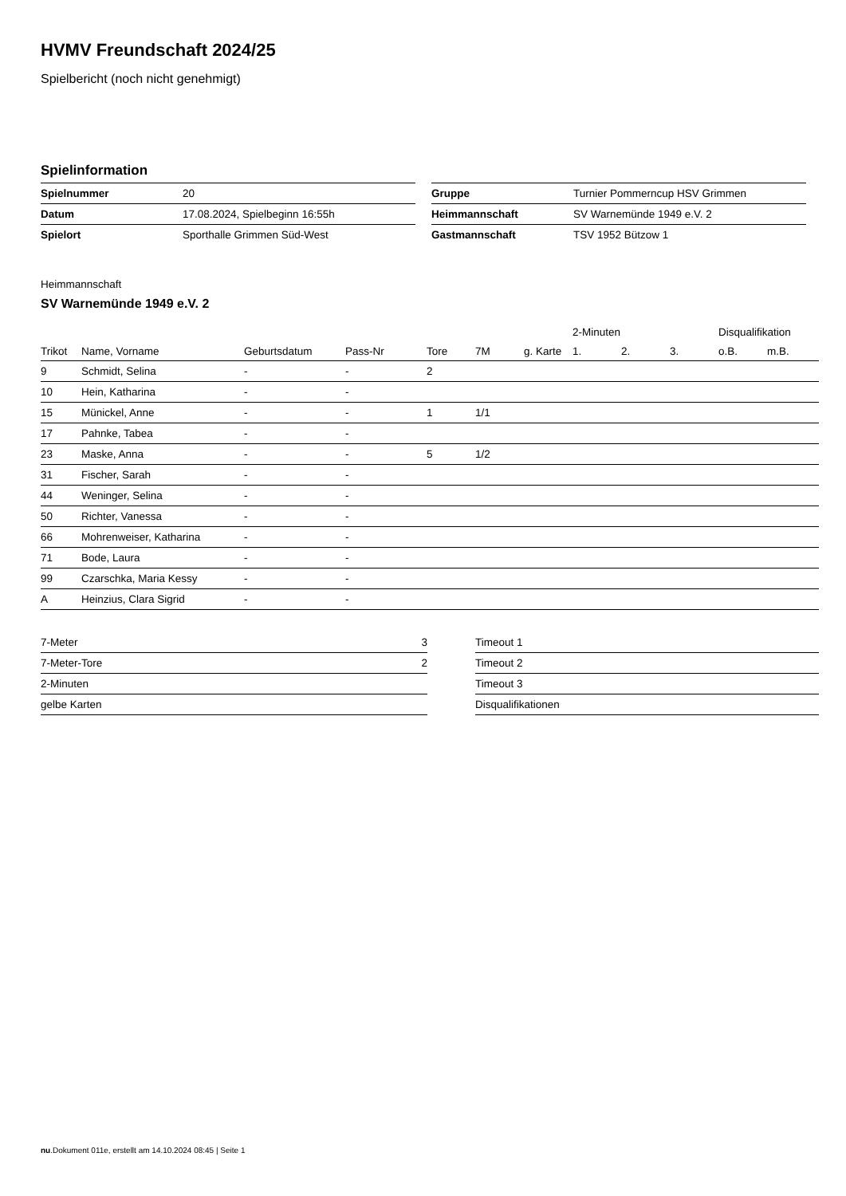HVMV Freundschaft 2024/25
Spielbericht (noch nicht genehmigt)
Spielinformation
| Spielnummer | 20 |
| Datum | 17.08.2024, Spielbeginn 16:55h |
| Spielort | Sporthalle Grimmen Süd-West |
| Gruppe | Turnier Pommerncup HSV Grimmen |
| Heimmannschaft | SV Warnemünde 1949 e.V. 2 |
| Gastmannschaft | TSV 1952 Bützow 1 |
Heimmannschaft
SV Warnemünde 1949 e.V. 2
| | | | | | | | 2-Minuten | | | Disqualifikation | |
| --- | --- | --- | --- | --- | --- | --- | --- | --- | --- | --- | --- |
| Trikot | Name, Vorname | Geburtsdatum | Pass-Nr | Tore | 7M | g. Karte | 1. | 2. | 3. | o.B. | m.B. |
| 9 | Schmidt, Selina | - | - | 2 | | | | | | | |
| 10 | Hein, Katharina | - | - | | | | | | | | |
| 15 | Münickel, Anne | - | - | 1 | 1/1 | | | | | | |
| 17 | Pahnke, Tabea | - | - | | | | | | | | |
| 23 | Maske, Anna | - | - | 5 | 1/2 | | | | | | |
| 31 | Fischer, Sarah | - | - | | | | | | | | |
| 44 | Weninger, Selina | - | - | | | | | | | | |
| 50 | Richter, Vanessa | - | - | | | | | | | | |
| 66 | Mohrenweiser, Katharina | - | - | | | | | | | | |
| 71 | Bode, Laura | - | - | | | | | | | | |
| 99 | Czarschka, Maria Kessy | - | - | | | | | | | | |
| A | Heinzius, Clara Sigrid | - | - | | | | | | | | |
| 7-Meter | 3 |
| 7-Meter-Tore | 2 |
| 2-Minuten | |
| gelbe Karten | |
| Timeout 1 |
| Timeout 2 |
| Timeout 3 |
| Disqualifikationen |
nu.Dokument 011e, erstellt am 14.10.2024 08:45 | Seite 1